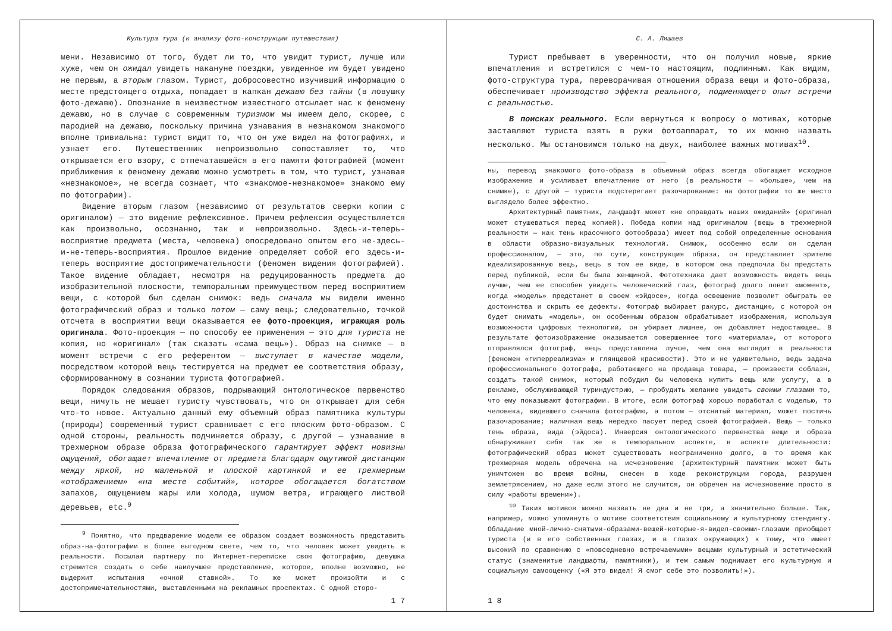Культура тура (к анализу фото-конструкции путешествия)
мени. Независимо от того, будет ли то, что увидит турист, лучше или хуже, чем он ожидал увидеть накануне поездки, увиденное им будет увидено не первым, а вторым глазом. Турист, добросовестно изучивший информацию о месте предстоящего отдыха, попадает в капкан дежавю без тайны (в ловушку фото-дежавю). Опознание в неизвестном известного отсылает нас к феномену дежавю, но в случае с современным туризмом мы имеем дело, скорее, с пародией на дежавю, поскольку причина узнавания в незнакомом знакомого вполне тривиальна: турист видит то, что он уже видел на фотографиях, и узнает его. Путешественник непроизвольно сопоставляет то, что открывается его взору, с отпечатавшейся в его памяти фотографией (момент приближения к феномену дежавю можно усмотреть в том, что турист, узнавая «незнакомое», не всегда сознает, что «знакомое-незнакомое» знакомо ему по фотографии).
Видение вторым глазом (независимо от результатов сверки копии с оригиналом) — это видение рефлексивное. Причем рефлексия осуществляется как произвольно, осознанно, так и непроизвольно. Здесь-и-теперь-восприятие предмета (места, человека) опосредовано опытом его не-здесь-и-не-теперь-восприятия. Прошлое видение определяет собой его здесь-и-теперь восприятие достопримечательности (феномен видения фотографией). Такое видение обладает, несмотря на редуцированность предмета до изобразительной плоскости, темпоральным преимуществом перед восприятием вещи, с которой был сделан снимок: ведь сначала мы видели именно фотографический образ и только потом — саму вещь; следовательно, точкой отсчета в восприятии вещи оказывается ее фото-проекция, играющая роль оригинала. Фото-проекция — по способу ее применения — это для туриста не копия, но «оригинал» (так сказать «сама вещь»). Образ на снимке — в момент встречи с его референтом — выступает в качестве модели, посредством которой вещь тестируется на предмет ее соответствия образу, сформированному в сознании туриста фотографией.
Порядок следования образов, подрывающий онтологическое первенство вещи, ничуть не мешает туристу чувствовать, что он открывает для себя что-то новое. Актуально данный ему объемный образ памятника культуры (природы) современный турист сравнивает с его плоским фото-образом. С одной стороны, реальность подчиняется образу, с другой — узнавание в трехмерном образе образа фотографического гарантирует эффект новизны ощущений, обогащает впечатление от предмета благодаря ощутимой дистанции между яркой, но маленькой и плоской картинкой и ее трехмерным «отображением» «на месте событий», которое обогащается богатством запахов, ощущением жары или холода, шумом ветра, играющего листвой деревьев, etc.<sup>9</sup>
<sup>9</sup> Понятно, что предварение модели ее образом создает возможность представить образ-на-фотографии в более выгодном свете, чем то, что человек может увидеть в реальности. Посылая партнеру по Интернет-переписке свою фотографию, девушка стремится создать о себе наилучшее представление, которое, вполне возможно, не выдержит испытания «очной ставкой». То же может произойти и с достопримечательностями, выставленными на рекламных проспектах. С одной сторо-
1 7
С. А. Лишаев
Турист пребывает в уверенности, что он получил новые, яркие впечатления и встретился с чем-то настоящим, подлинным. Как видим, фото-структура тура, переворачивая отношения образа вещи и фото-образа, обеспечивает производство эффекта реального, подменяющего опыт встречи с реальностью.
В поисках реального. Если вернуться к вопросу о мотивах, которые заставляют туриста взять в руки фотоаппарат, то их можно назвать несколько. Мы остановимся только на двух, наиболее важных мотивах<sup>10</sup>.
ны, перевод знакомого фото-образа в объемный образ всегда обогащает исходное изображение и усиливает впечатление от него (в реальности — «больше», чем на снимке), с другой — туриста подстерегает разочарование: на фотографии то же место выглядело более эффектно.
Архитектурный памятник, ландшафт может «не оправдать наших ожиданий» (оригинал может стушеваться перед копией). Победа копии над оригиналом (вещь в трехмерной реальности — как тень красочного фотообраза) имеет под собой определенные основания в области образно-визуальных технологий. Снимок, особенно если он сделан профессионалом, — это, по сути, конструкция образа, он представляет зрителю идеализированную вещь, вещь в том ее виде, в котором она предпочла бы предстать перед публикой, если бы была женщиной. Фототехника дает возможность видеть вещь лучше, чем ее способен увидеть человеческий глаз, фотограф долго ловит «момент», когда «модель» предстанет в своем «эйдосе», когда освещение позволит обыграть ее достоинства и скрыть ее дефекты. Фотограф выбирает ракурс, дистанцию, с которой он будет снимать «модель», он особенным образом обрабатывает изображения, используя возможности цифровых технологий, он убирает лишнее, он добавляет недостающее… В результате фотоизображение оказывается совершеннее того «материала», от которого отправлялся фотограф, вещь представлена лучше, чем она выглядит в реальности (феномен «гиперреализма» и глянцевой красивости). Это и не удивительно, ведь задача профессионального фотографа, работающего на продавца товара, — произвести соблазн, создать такой снимок, который побудил бы человека купить вещь или услугу, а в рекламе, обслуживающей туриндустрию, — пробудить желание увидеть своими глазами то, что ему показывают фотографии. В итоге, если фотограф хорошо поработал с моделью, то человека, видевшего сначала фотографию, а потом — отснятый материал, может постичь разочарование; наличная вещь нередко пасует перед своей фотографией. Вещь — только тень образа, вида (эйдоса). Инверсия онтологического первенства вещи и образа обнаруживает себя так же в темпоральном аспекте, в аспекте длительности: фотографический образ может существовать неограниченно долго, в то время как трехмерная модель обречена на исчезновение (архитектурный памятник может быть уничтожен во время войны, снесен в ходе реконструкции города, разрушен землетрясением, но даже если этого не случится, он обречен на исчезновение просто в силу «работы времени»).
<sup>10</sup> Таких мотивов можно назвать не два и не три, а значительно больше. Так, например, можно упомянуть о мотиве соответствия социальному и культурному стендингу. Обладание мной-лично-снятыми-образами-вещей-которые-я-видел-своими-глазами приобщает туриста (и в его собственных глазах, и в глазах окружающих) к тому, что имеет высокий по сравнению с «повседневно встречаемыми» вещами культурный и эстетический статус (знаменитые ландшафты, памятники), и тем самым поднимает его культурную и социальную самооценку («Я это видел! Я смог себе это позволить!»).
1 8